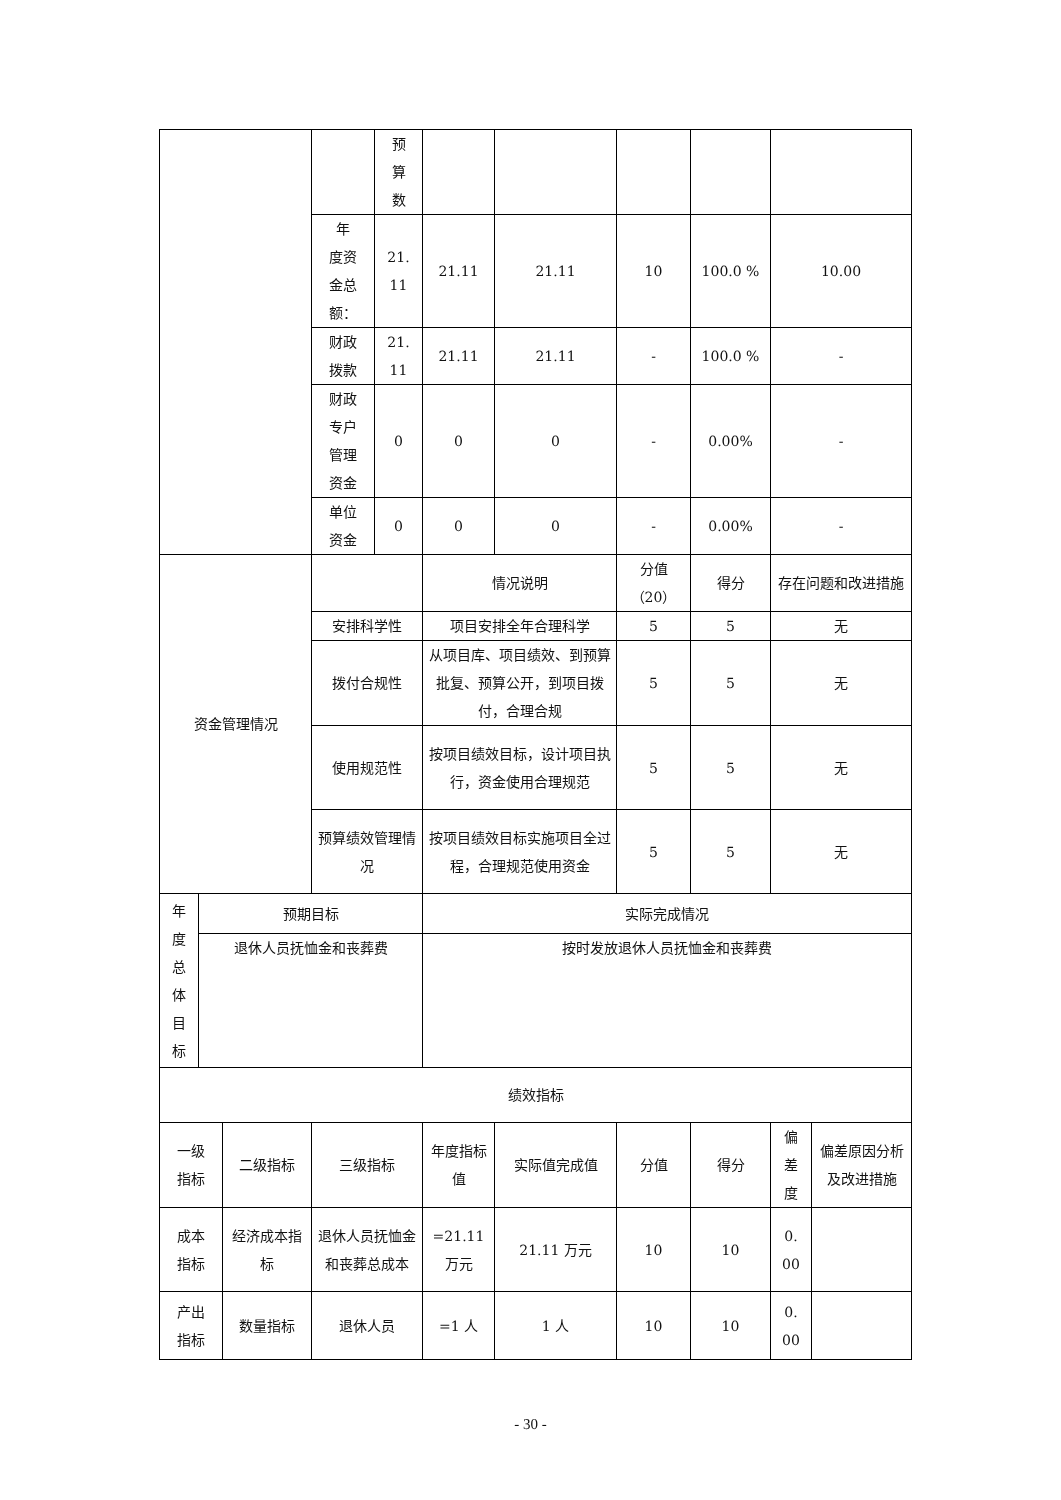| | | | | 预 算 数 | | | | | | |
| | | | 年 度资 金总 额： | 21. 11 | 21.11 | 21.11 | 10 | 100.0 % | 10.00 | |
| | | | 财政 拨款 | 21. 11 | 21.11 | 21.11 | - | 100.0 % | - | |
| | | | 财政 专户 管理 资金 | 0 | 0 | 0 | - | 0.00% | - | |
| | | | 单位 资金 | 0 | 0 | 0 | - | 0.00% | - | |
| 资金管理情况 | | | | | 情况说明 | | 分值 （20） | 得分 | 存在问题和改进措施 | |
| | | | 安排科学性 | | 项目安排全年合理科学 | | 5 | 5 | 无 | |
| | | | 拨付合规性 | | 从项目库、项目绩效、到预算批复、预算公开，到项目拨付，合理合规 | | 5 | 5 | 无 | |
| | | | 使用规范性 | | 按项目绩效目标，设计项目执行，资金使用合理规范 | | 5 | 5 | 无 | |
| | | | 预算绩效管理情况 | | 按项目绩效目标实施项目全过程，合理规范使用资金 | | 5 | 5 | 无 | |
| 年 度 总 体 目 标 | 预期目标 | | | | 实际完成情况 | | | | | |
| | 退休人员抚恤金和丧葬费 | | | | 按时发放退休人员抚恤金和丧葬费 | | | | | |
| 绩效指标 | | | | | | | | | | |
| 一级 指标 | | 二级指标 | 三级指标 | | 年度指标值 | 实际值完成值 | 分值 | 得分 | 偏 差 度 | 偏差原因分析及改进措施 |
| 成本 指标 | | 经济成本指标 | 退休人员抚恤金和丧葬总成本 | | =21.11 万元 | 21.11 万元 | 10 | 10 | 0. 00 | |
| 产出 指标 | | 数量指标 | 退休人员 | | =1 人 | 1 人 | 10 | 10 | 0. 00 | |
- 30 -